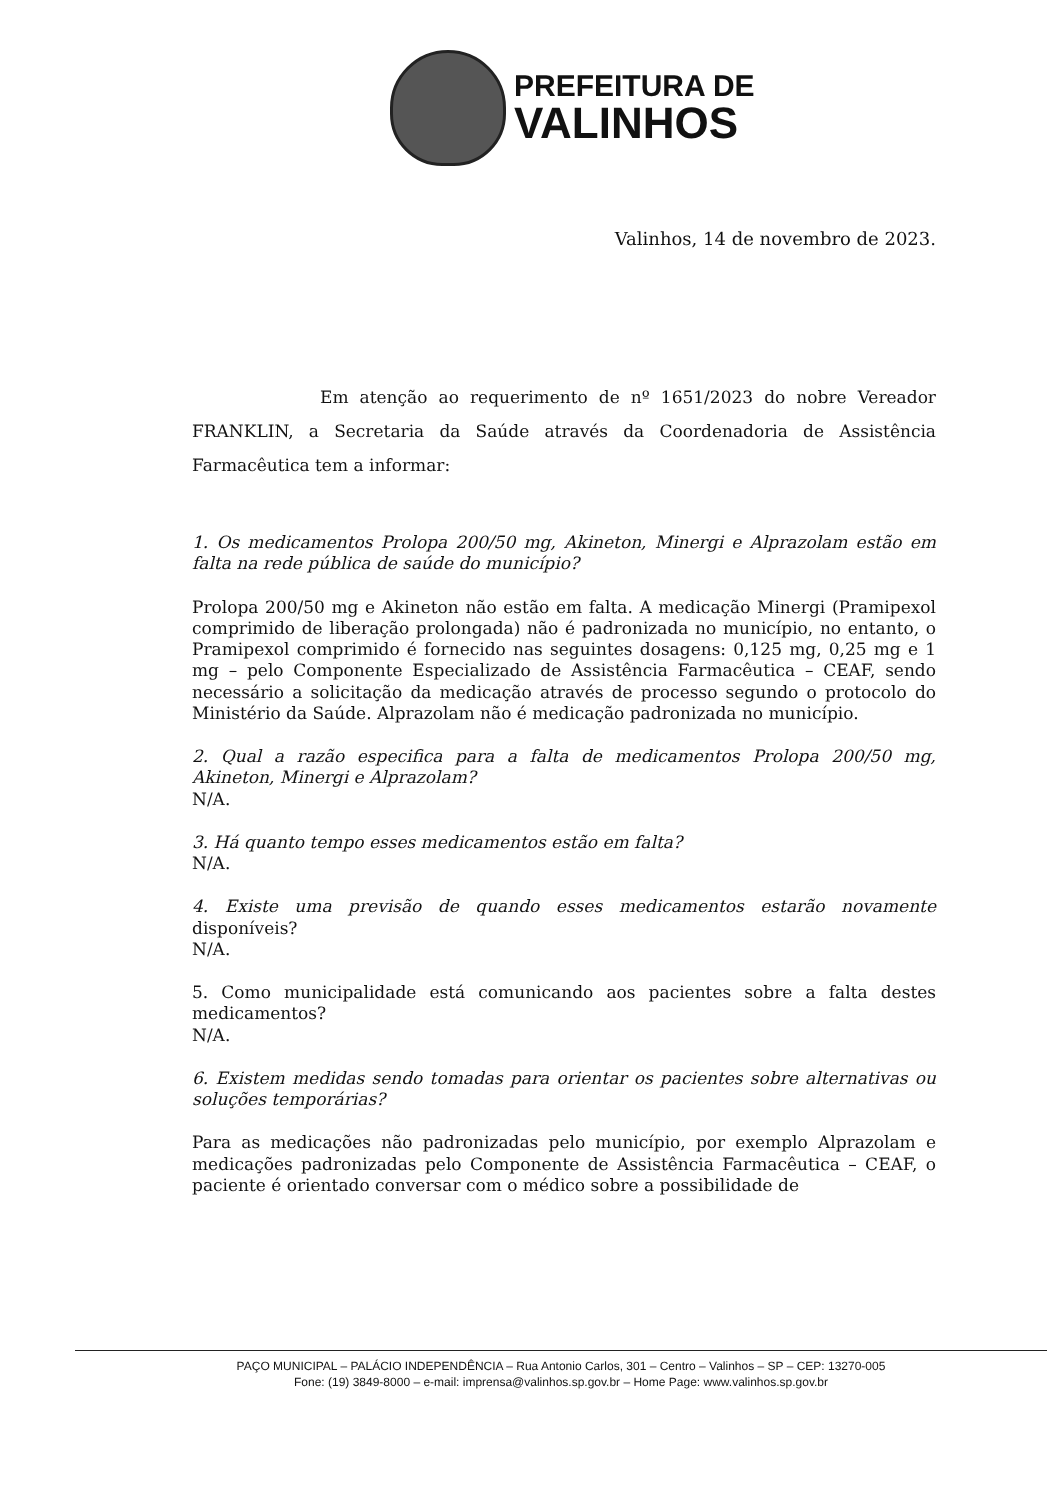PREFEITURA DE
VALINHOS
Valinhos, 14 de novembro de 2023.
Em atenção ao requerimento de nº 1651/2023 do nobre Vereador FRANKLIN, a Secretaria da Saúde através da Coordenadoria de Assistência Farmacêutica tem a informar:
1. Os medicamentos Prolopa 200/50 mg, Akineton, Minergi e Alprazolam estão em falta na rede pública de saúde do município?
Prolopa 200/50 mg e Akineton não estão em falta. A medicação Minergi (Pramipexol comprimido de liberação prolongada) não é padronizada no município, no entanto, o Pramipexol comprimido é fornecido nas seguintes dosagens: 0,125 mg, 0,25 mg e 1 mg – pelo Componente Especializado de Assistência Farmacêutica – CEAF, sendo necessário a solicitação da medicação através de processo segundo o protocolo do Ministério da Saúde. Alprazolam não é medicação padronizada no município.
2. Qual a razão especifica para a falta de medicamentos Prolopa 200/50 mg, Akineton, Minergi e Alprazolam?
N/A.
3. Há quanto tempo esses medicamentos estão em falta?
N/A.
4. Existe uma previsão de quando esses medicamentos estarão novamente disponíveis?
N/A.
5. Como municipalidade está comunicando aos pacientes sobre a falta destes medicamentos?
N/A.
6. Existem medidas sendo tomadas para orientar os pacientes sobre alternativas ou soluções temporárias?
Para as medicações não padronizadas pelo município, por exemplo Alprazolam e medicações padronizadas pelo Componente de Assistência Farmacêutica – CEAF, o paciente é orientado conversar com o médico sobre a possibilidade de
PAÇO MUNICIPAL – PALÁCIO INDEPENDÊNCIA – Rua Antonio Carlos, 301 – Centro – Valinhos – SP – CEP: 13270-005
Fone: (19) 3849-8000 – e-mail: imprensa@valinhos.sp.gov.br – Home Page: www.valinhos.sp.gov.br